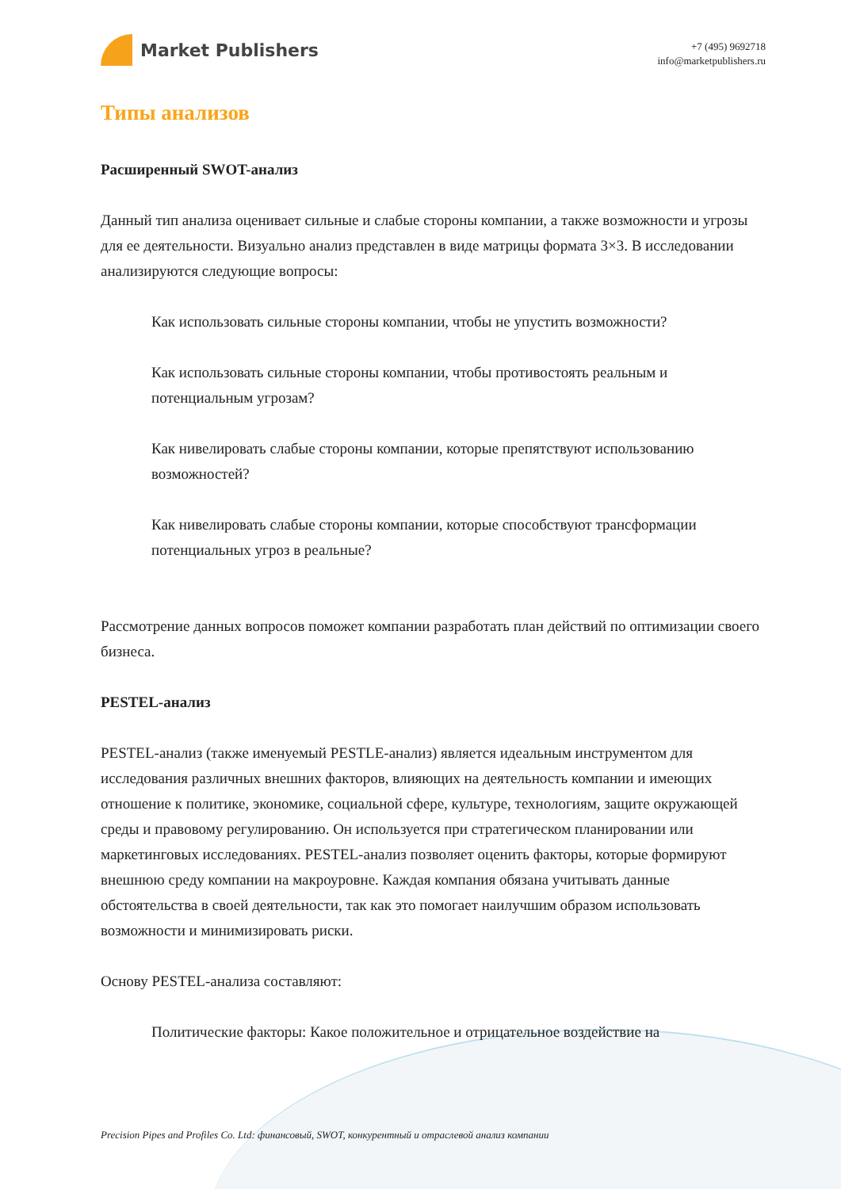Market Publishers
+7 (495) 9692718
info@marketpublishers.ru
Типы анализов
Расширенный SWOT-анализ
Данный тип анализа оценивает сильные и слабые стороны компании, а также возможности и угрозы для ее деятельности. Визуально анализ представлен в виде матрицы формата 3×3. В исследовании анализируются следующие вопросы:
Как использовать сильные стороны компании, чтобы не упустить возможности?
Как использовать сильные стороны компании, чтобы противостоять реальным и потенциальным угрозам?
Как нивелировать слабые стороны компании, которые препятствуют использованию возможностей?
Как нивелировать слабые стороны компании, которые способствуют трансформации потенциальных угроз в реальные?
Рассмотрение данных вопросов поможет компании разработать план действий по оптимизации своего бизнеса.
PESTEL-анализ
PESTEL-анализ (также именуемый PESTLE-анализ) является идеальным инструментом для исследования различных внешних факторов, влияющих на деятельность компании и имеющих отношение к политике, экономике, социальной сфере, культуре, технологиям, защите окружающей среды и правовому регулированию. Он используется при стратегическом планировании или маркетинговых исследованиях. PESTEL-анализ позволяет оценить факторы, которые формируют внешнюю среду компании на макроуровне. Каждая компания обязана учитывать данные обстоятельства в своей деятельности, так как это помогает наилучшим образом использовать возможности и минимизировать риски.
Основу PESTEL-анализа составляют:
Политические факторы: Какое положительное и отрицательное воздействие на
Precision Pipes and Profiles Co. Ltd: финансовый, SWOT, конкурентный и отраслевой анализ компании